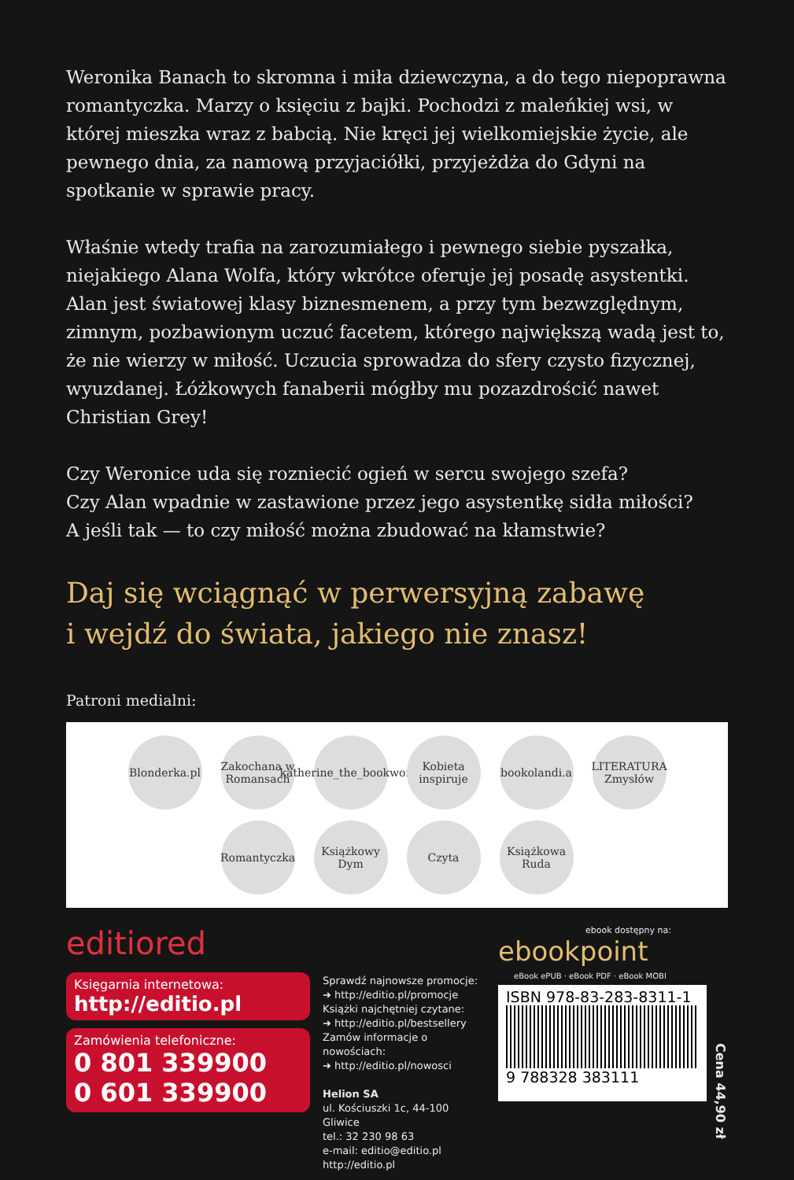Weronika Banach to skromna i miła dziewczyna, a do tego niepoprawna romantyczka. Marzy o księciu z bajki. Pochodzi z maleńkiej wsi, w której mieszka wraz z babcią. Nie kręci jej wielkomiejskie życie, ale pewnego dnia, za namową przyjaciółki, przyjeżdża do Gdyni na spotkanie w sprawie pracy.
Właśnie wtedy trafia na zarozumiałego i pewnego siebie pyszałka, niejakiego Alana Wolfa, który wkrótce oferuje jej posadę asystentki. Alan jest światowej klasy biznesmenem, a przy tym bezwzględnym, zimnym, pozbawionym uczuć facetem, którego największą wadą jest to, że nie wierzy w miłość. Uczucia sprowadza do sfery czysto fizycznej, wyuzdanej. Łóżkowych fanaberii mógłby mu pozazdrościć nawet Christian Grey!
Czy Weronice uda się rozniecić ogień w sercu swojego szefa?
Czy Alan wpadnie w zastawione przez jego asystentkę sidła miłości?
A jeśli tak — to czy miłość można zbudować na kłamstwie?
Daj się wciągnąć w perwersyjną zabawę
i wejdź do świata, jakiego nie znasz!
Patroni medialni:
Blonderka.pl
Zakochana w Romansach
katherine_the_bookworm
Kobieta inspiruje
bookolandi.a
LITERATURA Zmysłów
Romantyczka
Książkowy Dym
Czyta
Książkowa Ruda
editiored
Księgarnia internetowa:
http://editio.pl
Zamówienia telefoniczne:
0 801 339900
0 601 339900
Sprawdź najnowsze promocje:
➜ http://editio.pl/promocje
Książki najchętniej czytane:
➜ http://editio.pl/bestsellery
Zamów informacje o nowościach:
➜ http://editio.pl/nowosci
Helion SA
ul. Kościuszki 1c, 44-100 Gliwice
tel.: 32 230 98 63
e-mail: editio@editio.pl
http://editio.pl
ebook dostępny na:
ebookpoint
eBook ePUB · eBook PDF · eBook MOBI
ISBN 978-83-283-8311-1
9 788328 383111
Cena 44,90 zł